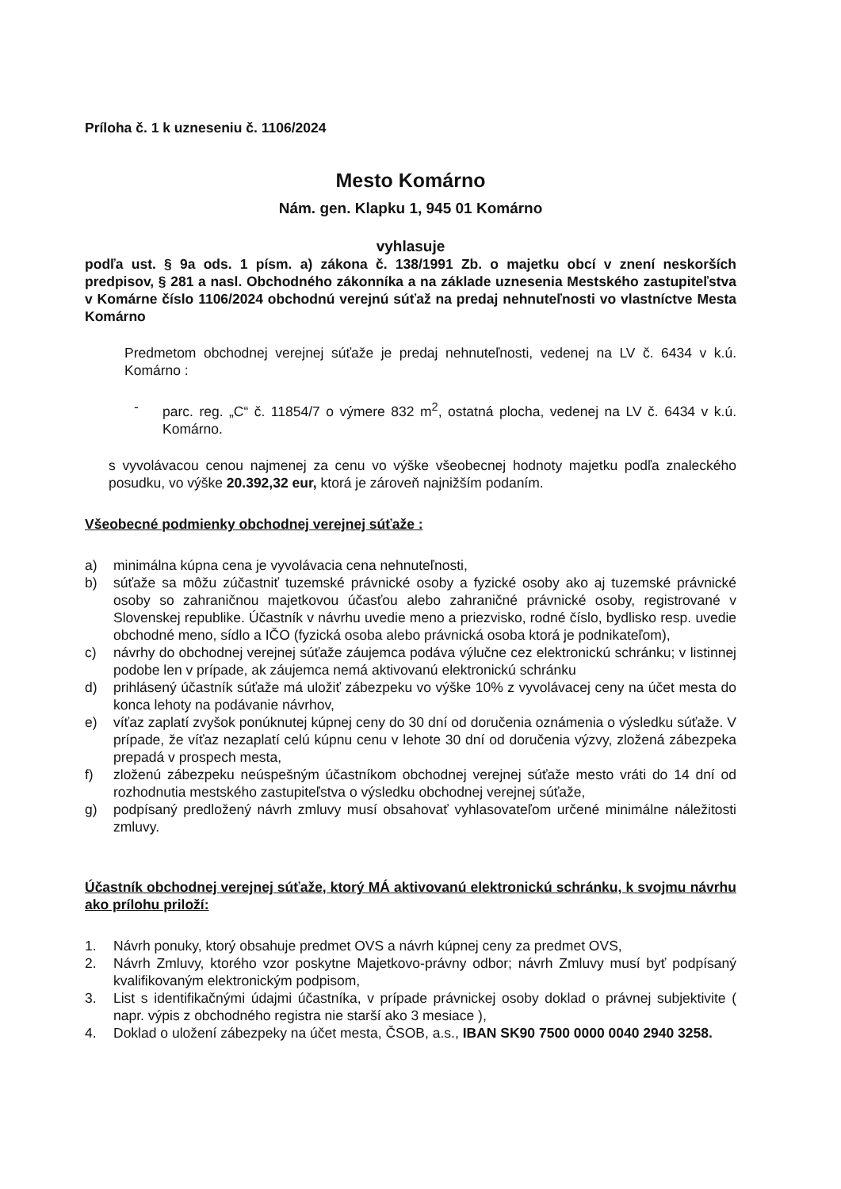Príloha č. 1 k uzneseniu č. 1106/2024
Mesto Komárno
Nám. gen. Klapku 1, 945 01 Komárno
vyhlasuje
podľa ust. § 9a ods. 1 písm. a) zákona č. 138/1991 Zb. o majetku obcí v znení neskorších predpisov, § 281 a nasl. Obchodného zákonníka a na základe uznesenia Mestského zastupiteľstva v Komárne číslo 1106/2024 obchodnú verejnú súťaž na predaj nehnuteľnosti vo vlastníctve Mesta Komárno
Predmetom obchodnej verejnej súťaže je predaj nehnuteľnosti, vedenej na LV č. 6434 v k.ú. Komárno :
- parc. reg. „C“ č. 11854/7 o výmere 832 m<sup>2</sup>, ostatná plocha, vedenej na LV č. 6434 v k.ú. Komárno.
s vyvolávacou cenou najmenej za cenu vo výške všeobecnej hodnoty majetku podľa znaleckého posudku, vo výške 20.392,32 eur, ktorá je zároveň najnižším podaním.
Všeobecné podmienky obchodnej verejnej súťaže :
a) minimálna kúpna cena je vyvolávacia cena nehnuteľnosti,
b) súťaže sa môžu zúčastniť tuzemské právnické osoby a fyzické osoby ako aj tuzemské právnické osoby so zahraničnou majetkovou účasťou alebo zahraničné právnické osoby, registrované v Slovenskej republike. Účastník v návrhu uvedie meno a priezvisko, rodné číslo, bydlisko resp. uvedie obchodné meno, sídlo a IČO (fyzická osoba alebo právnická osoba ktorá je podnikateľom),
c) návrhy do obchodnej verejnej súťaže záujemca podáva výlučne cez elektronickú schránku; v listinnej podobe len v prípade, ak záujemca nemá aktivovanú elektronickú schránku
d) prihlásený účastník súťaže má uložiť zábezpeku vo výške 10% z vyvolávacej ceny na účet mesta do konca lehoty na podávanie návrhov,
e) víťaz zaplatí zvyšok ponúknutej kúpnej ceny do 30 dní od doručenia oznámenia o výsledku súťaže. V prípade, že víťaz nezaplatí celú kúpnu cenu v lehote 30 dní od doručenia výzvy, zložená zábezpeka prepadá v prospech mesta,
f) zloženú zábezpeku neúspešným účastníkom obchodnej verejnej súťaže mesto vráti do 14 dní od rozhodnutia mestského zastupiteľstva o výsledku obchodnej verejnej súťaže,
g) podpísaný predložený návrh zmluvy musí obsahovať vyhlasovateľom určené minimálne náležitosti zmluvy.
Účastník obchodnej verejnej súťaže, ktorý MÁ aktivovanú elektronickú schránku, k svojmu návrhu ako prílohu priloží:
1. Návrh ponuky, ktorý obsahuje predmet OVS a návrh kúpnej ceny za predmet OVS,
2. Návrh Zmluvy, ktorého vzor poskytne Majetkovo-právny odbor; návrh Zmluvy musí byť podpísaný kvalifikovaným elektronickým podpisom,
3. List s identifikačnými údajmi účastníka, v prípade právnickej osoby doklad o právnej subjektivite ( napr. výpis z obchodného registra nie starší ako 3 mesiace ),
4. Doklad o uložení zábezpeky na účet mesta, ČSOB, a.s., IBAN SK90 7500 0000 0040 2940 3258.